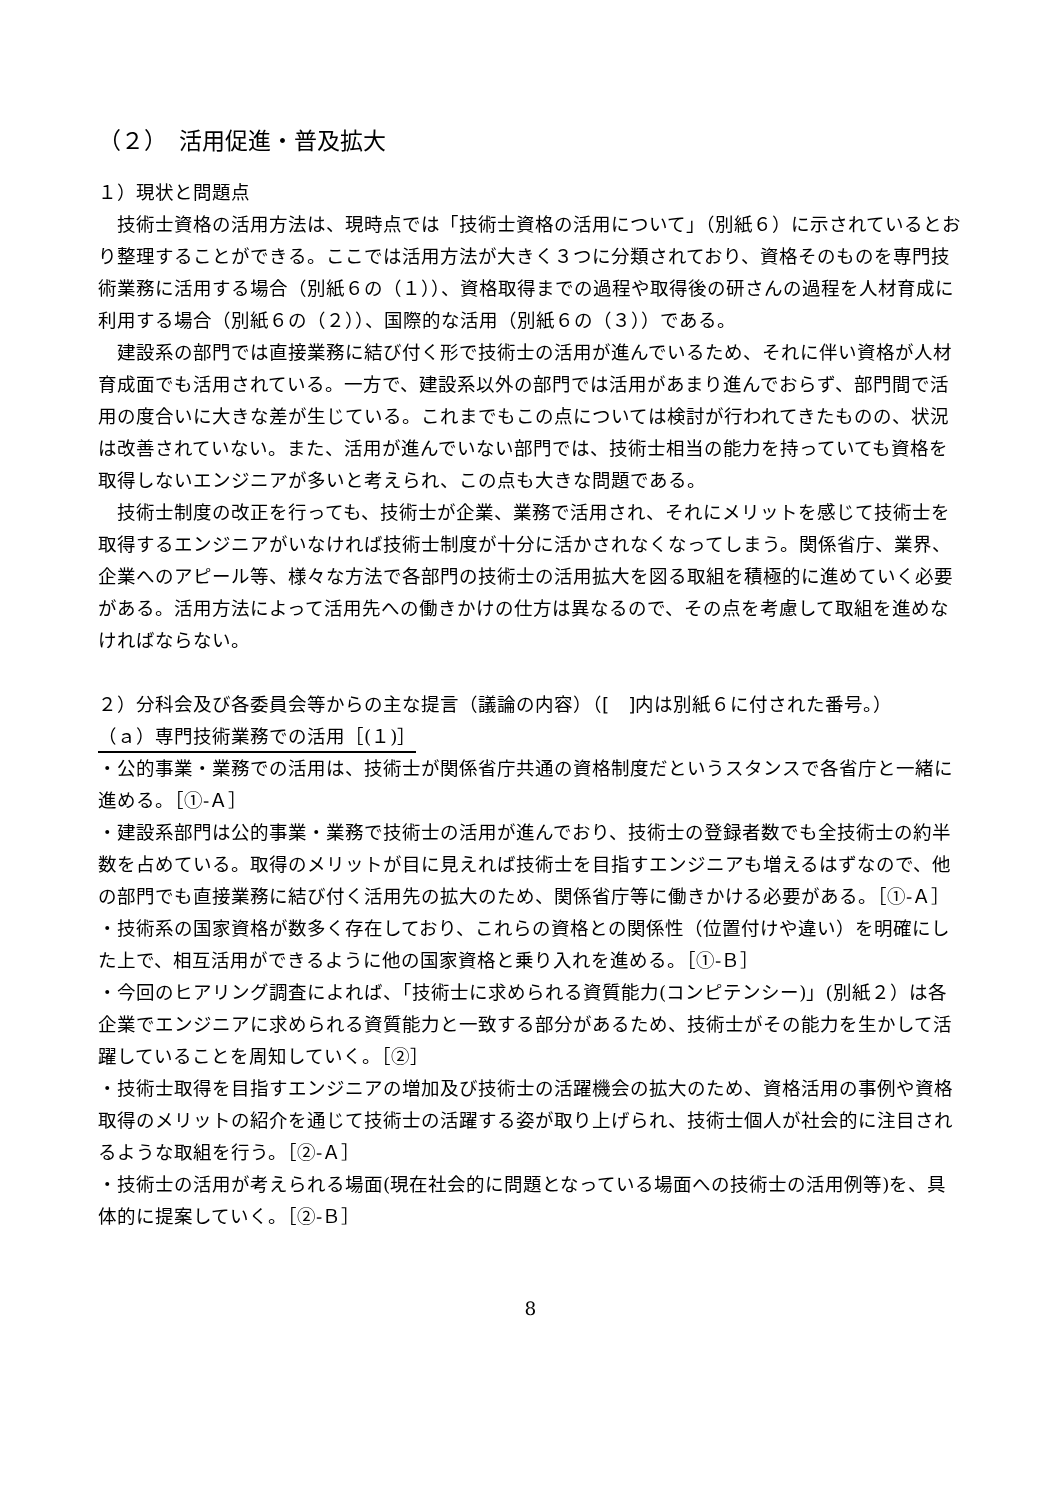（２）　活用促進・普及拡大
１）現状と問題点
技術士資格の活用方法は、現時点では「技術士資格の活用について」（別紙６）に示されているとおり整理することができる。ここでは活用方法が大きく３つに分類されており、資格そのものを専門技術業務に活用する場合（別紙６の（１））、資格取得までの過程や取得後の研さんの過程を人材育成に利用する場合（別紙６の（２））、国際的な活用（別紙６の（３））である。
建設系の部門では直接業務に結び付く形で技術士の活用が進んでいるため、それに伴い資格が人材育成面でも活用されている。一方で、建設系以外の部門では活用があまり進んでおらず、部門間で活用の度合いに大きな差が生じている。これまでもこの点については検討が行われてきたものの、状況は改善されていない。また、活用が進んでいない部門では、技術士相当の能力を持っていても資格を取得しないエンジニアが多いと考えられ、この点も大きな問題である。
技術士制度の改正を行っても、技術士が企業、業務で活用され、それにメリットを感じて技術士を取得するエンジニアがいなければ技術士制度が十分に活かされなくなってしまう。関係省庁、業界、企業へのアピール等、様々な方法で各部門の技術士の活用拡大を図る取組を積極的に進めていく必要がある。活用方法によって活用先への働きかけの仕方は異なるので、その点を考慮して取組を進めなければならない。
２）分科会及び各委員会等からの主な提言（議論の内容）（[　]内は別紙６に付された番号。）
（ａ）専門技術業務での活用［(１)］
・公的事業・業務での活用は、技術士が関係省庁共通の資格制度だというスタンスで各省庁と一緒に進める。［①-Ａ］
・建設系部門は公的事業・業務で技術士の活用が進んでおり、技術士の登録者数でも全技術士の約半数を占めている。取得のメリットが目に見えれば技術士を目指すエンジニアも増えるはずなので、他の部門でも直接業務に結び付く活用先の拡大のため、関係省庁等に働きかける必要がある。［①-Ａ］
・技術系の国家資格が数多く存在しており、これらの資格との関係性（位置付けや違い）を明確にした上で、相互活用ができるように他の国家資格と乗り入れを進める。［①-Ｂ］
・今回のヒアリング調査によれば、「技術士に求められる資質能力(コンピテンシー)」(別紙２）は各企業でエンジニアに求められる資質能力と一致する部分があるため、技術士がその能力を生かして活躍していることを周知していく。［②］
・技術士取得を目指すエンジニアの増加及び技術士の活躍機会の拡大のため、資格活用の事例や資格取得のメリットの紹介を通じて技術士の活躍する姿が取り上げられ、技術士個人が社会的に注目されるような取組を行う。［②-Ａ］
・技術士の活用が考えられる場面(現在社会的に問題となっている場面への技術士の活用例等)を、具体的に提案していく。［②-Ｂ］
8